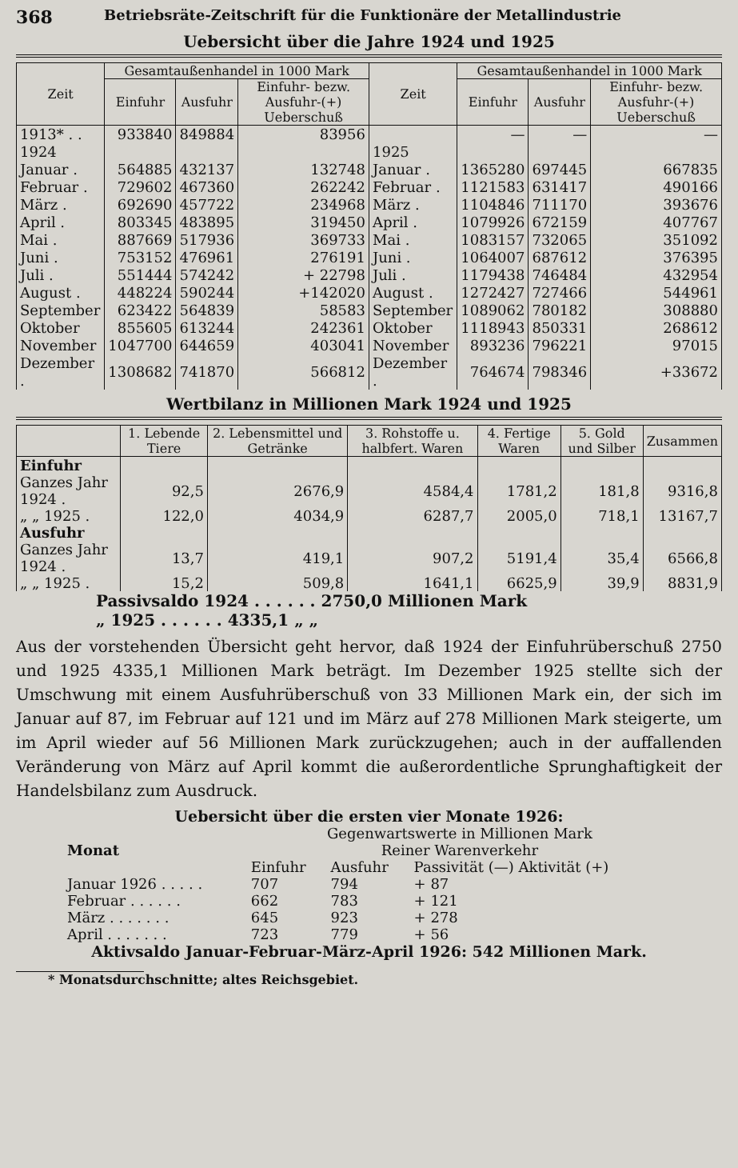368 Betriebsräte-Zeitschrift für die Funktionäre der Metallindustrie
Uebersicht über die Jahre 1924 und 1925
| Zeit | Gesamtaußenhandel in 1000 Mark | | | Zeit | Gesamtaußenhandel in 1000 Mark | | |
| --- | --- | --- | --- | --- | --- | --- | --- |
| | Einfuhr | Ausfuhr | Einfuhr- bezw. Ausfuhr-(+) Ueberschuß | | Einfuhr | Ausfuhr | Einfuhr- bezw. Ausfuhr-(+) Ueberschuß |
| 1913* . . | 933840 | 849884 | 83956 | | — | — | — |
| 1924 | | | | 1925 | | | |
| Januar . | 564885 | 432137 | 132748 | Januar . | 1365280 | 697445 | 667835 |
| Februar . | 729602 | 467360 | 262242 | Februar . | 1121583 | 631417 | 490166 |
| März . | 692690 | 457722 | 234968 | März . | 1104846 | 711170 | 393676 |
| April . | 803345 | 483895 | 319450 | April . | 1079926 | 672159 | 407767 |
| Mai . | 887669 | 517936 | 369733 | Mai . | 1083157 | 732065 | 351092 |
| Juni . | 753152 | 476961 | 276191 | Juni . | 1064007 | 687612 | 376395 |
| Juli . | 551444 | 574242 | + 22798 | Juli . | 1179438 | 746484 | 432954 |
| August . | 448224 | 590244 | +142020 | August . | 1272427 | 727466 | 544961 |
| September | 623422 | 564839 | 58583 | September | 1089062 | 780182 | 308880 |
| Oktober | 855605 | 613244 | 242361 | Oktober | 1118943 | 850331 | 268612 |
| November | 1047700 | 644659 | 403041 | November | 893236 | 796221 | 97015 |
| Dezember . | 1308682 | 741870 | 566812 | Dezember . | 764674 | 798346 | +33672 |
Wertbilanz in Millionen Mark 1924 und 1925
| | 1. Lebende Tiere | 2. Lebensmittel und Getränke | 3. Rohstoffe u. halbfert. Waren | 4. Fertige Waren | 5. Gold und Silber | Zusammen |
| --- | --- | --- | --- | --- | --- | --- |
| Einfuhr | | | | | | |
| Ganzes Jahr 1924 . | 92,5 | 2676,9 | 4584,4 | 1781,2 | 181,8 | 9316,8 |
| „ „ 1925 . | 122,0 | 4034,9 | 6287,7 | 2005,0 | 718,1 | 13167,7 |
| Ausfuhr | | | | | | |
| Ganzes Jahr 1924 . | 13,7 | 419,1 | 907,2 | 5191,4 | 35,4 | 6566,8 |
| „ „ 1925 . | 15,2 | 509,8 | 1641,1 | 6625,9 | 39,9 | 8831,9 |
Passivsaldo 1924 . . . . . . 2750,0 Millionen Mark
„ 1925 . . . . . . 4335,1 „ „
Aus der vorstehenden Übersicht geht hervor, daß 1924 der Einfuhrüberschuß 2750 und 1925 4335,1 Millionen Mark beträgt. Im Dezember 1925 stellte sich der Umschwung mit einem Ausfuhrüberschuß von 33 Millionen Mark ein, der sich im Januar auf 87, im Februar auf 121 und im März auf 278 Millionen Mark steigerte, um im April wieder auf 56 Millionen Mark zurückzugehen; auch in der auffallenden Veränderung von März auf April kommt die außerordentliche Sprunghaftigkeit der Handelsbilanz zum Ausdruck.
Uebersicht über die ersten vier Monate 1926:
| Monat | Gegenwartswerte in Millionen Mark | | |
| | Reiner Warenverkehr | | |
| | Einfuhr | Ausfuhr | Passivität (—) Aktivität (+) |
| Januar 1926 . . . . . | 707 | 794 | + 87 |
| Februar . . . . . . | 662 | 783 | + 121 |
| März . . . . . . . | 645 | 923 | + 278 |
| April . . . . . . . | 723 | 779 | + 56 |
Aktivsaldo Januar-Februar-März-April 1926: 542 Millionen Mark.
* Monatsdurchschnitte; altes Reichsgebiet.